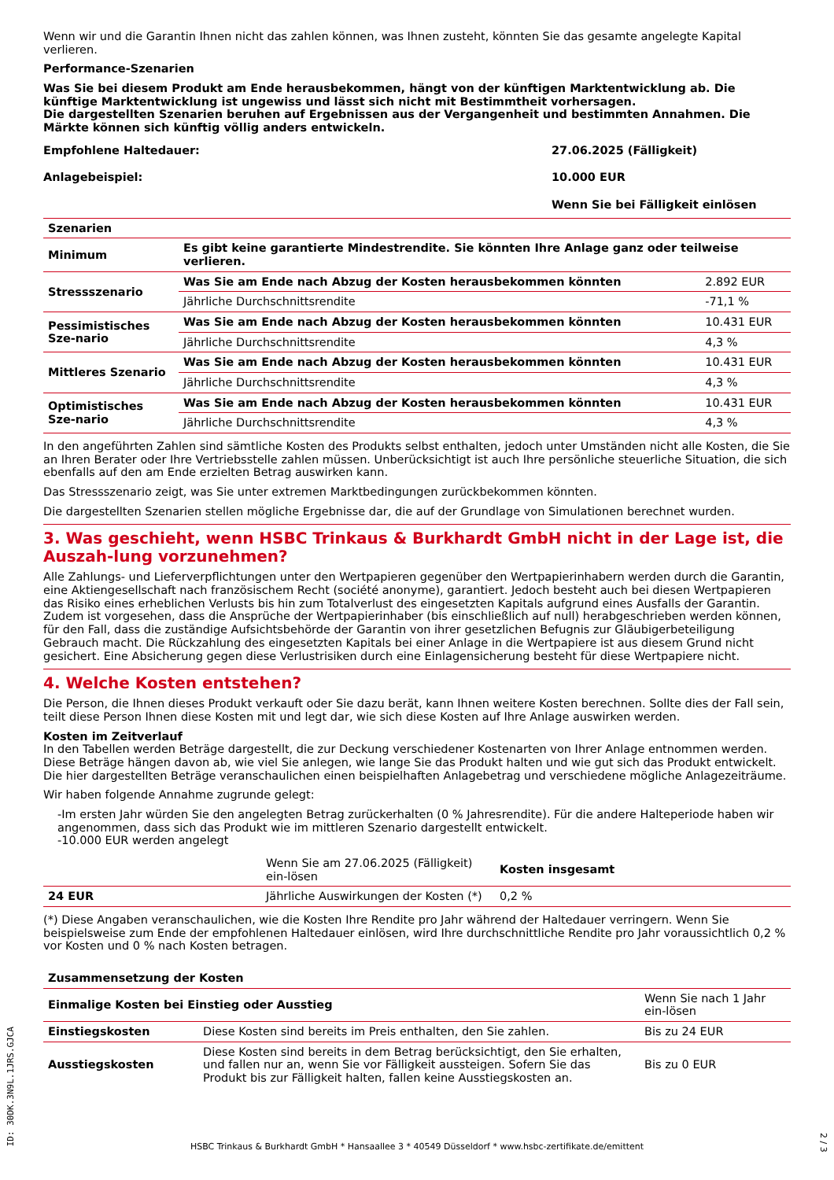Wenn wir und die Garantin Ihnen nicht das zahlen können, was Ihnen zusteht, könnten Sie das gesamte angelegte Kapital verlieren.
Performance-Szenarien
Was Sie bei diesem Produkt am Ende herausbekommen, hängt von der künftigen Marktentwicklung ab. Die künftige Marktentwicklung ist ungewiss und lässt sich nicht mit Bestimmtheit vorhersagen.
Die dargestellten Szenarien beruhen auf Ergebnissen aus der Vergangenheit und bestimmten Annahmen. Die Märkte können sich künftig völlig anders entwickeln.
| Empfohlene Haltedauer: | 27.06.2025 (Fälligkeit) |
| Anlagebeispiel: | 10.000 EUR |
| | Wenn Sie bei Fälligkeit einlösen |
| Szenarien | | |
| --- | --- | --- |
| Minimum | Es gibt keine garantierte Mindestrendite. Sie könnten Ihre Anlage ganz oder teilweise verlieren. | |
| Stressszenario | Was Sie am Ende nach Abzug der Kosten herausbekommen könnten | 2.892 EUR |
| | Jährliche Durchschnittsrendite | -71,1 % |
| Pessimistisches Sze-nario | Was Sie am Ende nach Abzug der Kosten herausbekommen könnten | 10.431 EUR |
| | Jährliche Durchschnittsrendite | 4,3 % |
| Mittleres Szenario | Was Sie am Ende nach Abzug der Kosten herausbekommen könnten | 10.431 EUR |
| | Jährliche Durchschnittsrendite | 4,3 % |
| Optimistisches Sze-nario | Was Sie am Ende nach Abzug der Kosten herausbekommen könnten | 10.431 EUR |
| | Jährliche Durchschnittsrendite | 4,3 % |
In den angeführten Zahlen sind sämtliche Kosten des Produkts selbst enthalten, jedoch unter Umständen nicht alle Kosten, die Sie an Ihren Berater oder Ihre Vertriebsstelle zahlen müssen. Unberücksichtigt ist auch Ihre persönliche steuerliche Situation, die sich ebenfalls auf den am Ende erzielten Betrag auswirken kann.
Das Stressszenario zeigt, was Sie unter extremen Marktbedingungen zurückbekommen könnten.
Die dargestellten Szenarien stellen mögliche Ergebnisse dar, die auf der Grundlage von Simulationen berechnet wurden.
3. Was geschieht, wenn HSBC Trinkaus & Burkhardt GmbH nicht in der Lage ist, die Auszah-lung vorzunehmen?
Alle Zahlungs- und Lieferverpflichtungen unter den Wertpapieren gegenüber den Wertpapierinhabern werden durch die Garantin, eine Aktiengesellschaft nach französischem Recht (société anonyme), garantiert. Jedoch besteht auch bei diesen Wertpapieren das Risiko eines erheblichen Verlusts bis hin zum Totalverlust des eingesetzten Kapitals aufgrund eines Ausfalls der Garantin. Zudem ist vorgesehen, dass die Ansprüche der Wertpapierinhaber (bis einschließlich auf null) herabgeschrieben werden können, für den Fall, dass die zuständige Aufsichtsbehörde der Garantin von ihrer gesetzlichen Befugnis zur Gläubigerbeteiligung Gebrauch macht. Die Rückzahlung des eingesetzten Kapitals bei einer Anlage in die Wertpapiere ist aus diesem Grund nicht gesichert. Eine Absicherung gegen diese Verlustrisiken durch eine Einlagensicherung besteht für diese Wertpapiere nicht.
4. Welche Kosten entstehen?
Die Person, die Ihnen dieses Produkt verkauft oder Sie dazu berät, kann Ihnen weitere Kosten berechnen. Sollte dies der Fall sein, teilt diese Person Ihnen diese Kosten mit und legt dar, wie sich diese Kosten auf Ihre Anlage auswirken werden.
Kosten im Zeitverlauf
In den Tabellen werden Beträge dargestellt, die zur Deckung verschiedener Kostenarten von Ihrer Anlage entnommen werden. Diese Beträge hängen davon ab, wie viel Sie anlegen, wie lange Sie das Produkt halten und wie gut sich das Produkt entwickelt. Die hier dargestellten Beträge veranschaulichen einen beispielhaften Anlagebetrag und verschiedene mögliche Anlagezeiträume.
Wir haben folgende Annahme zugrunde gelegt:
-Im ersten Jahr würden Sie den angelegten Betrag zurückerhalten (0 % Jahresrendite). Für die andere Halteperiode haben wir angenommen, dass sich das Produkt wie im mittleren Szenario dargestellt entwickelt.
-10.000 EUR werden angelegt
| | Wenn Sie am 27.06.2025 (Fälligkeit) ein-lösen | Kosten insgesamt |
| --- | --- | --- |
| 24 EUR | Jährliche Auswirkungen der Kosten (*) | 0,2 % |
(*) Diese Angaben veranschaulichen, wie die Kosten Ihre Rendite pro Jahr während der Haltedauer verringern. Wenn Sie beispielsweise zum Ende der empfohlenen Haltedauer einlösen, wird Ihre durchschnittliche Rendite pro Jahr voraussichtlich 0,2 % vor Kosten und 0 % nach Kosten betragen.
| Zusammensetzung der Kosten | | |
| --- | --- | --- |
| Einmalige Kosten bei Einstieg oder Ausstieg | | Wenn Sie nach 1 Jahr ein-lösen |
| Einstiegskosten | Diese Kosten sind bereits im Preis enthalten, den Sie zahlen. | Bis zu 24 EUR |
| Ausstiegskosten | Diese Kosten sind bereits in dem Betrag berücksichtigt, den Sie erhalten, und fallen nur an, wenn Sie vor Fälligkeit aussteigen. Sofern Sie das Produkt bis zur Fälligkeit halten, fallen keine Ausstiegskosten an. | Bis zu 0 EUR |
ID: 30DK.3N9L.1JRS.GJCA
HSBC Trinkaus & Burkhardt GmbH * Hansaallee 3 * 40549 Düsseldorf * www.hsbc-zertifikate.de/emittent
2 / 3